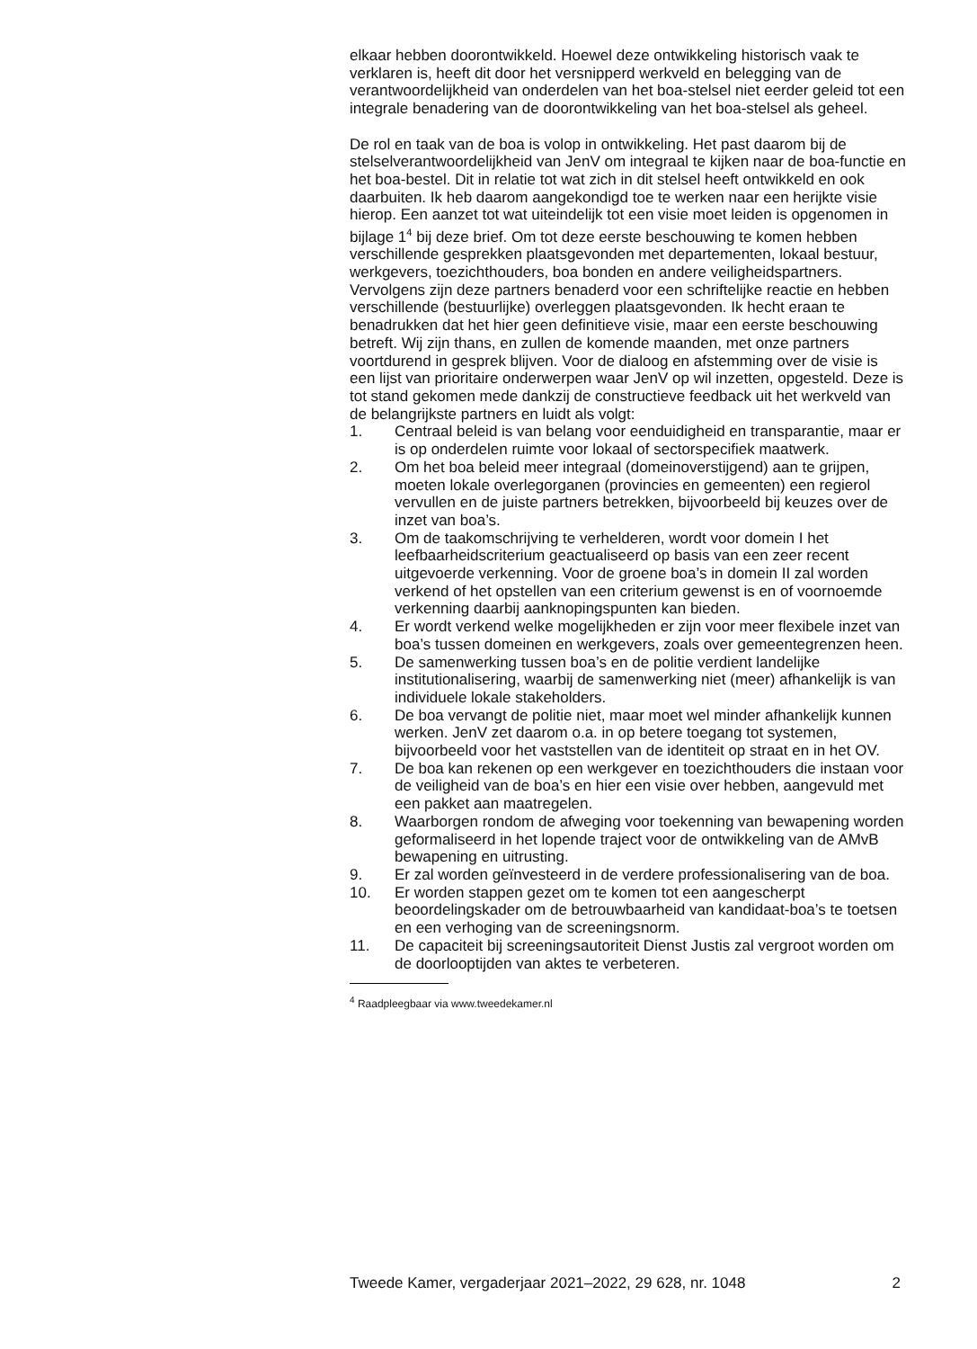elkaar hebben doorontwikkeld. Hoewel deze ontwikkeling historisch vaak te verklaren is, heeft dit door het versnipperd werkveld en belegging van de verantwoordelijkheid van onderdelen van het boa-stelsel niet eerder geleid tot een integrale benadering van de doorontwikkeling van het boa-stelsel als geheel.
De rol en taak van de boa is volop in ontwikkeling. Het past daarom bij de stelselverantwoordelijkheid van JenV om integraal te kijken naar de boa-functie en het boa-bestel. Dit in relatie tot wat zich in dit stelsel heeft ontwikkeld en ook daarbuiten. Ik heb daarom aangekondigd toe te werken naar een herijkte visie hierop. Een aanzet tot wat uiteindelijk tot een visie moet leiden is opgenomen in bijlage 1<sup>4</sup> bij deze brief. Om tot deze eerste beschouwing te komen hebben verschillende gesprekken plaatsgevonden met departementen, lokaal bestuur, werkgevers, toezichthouders, boa bonden en andere veiligheidspartners. Vervolgens zijn deze partners benaderd voor een schriftelijke reactie en hebben verschillende (bestuurlijke) overleggen plaatsgevonden. Ik hecht eraan te benadrukken dat het hier geen definitieve visie, maar een eerste beschouwing betreft. Wij zijn thans, en zullen de komende maanden, met onze partners voortdurend in gesprek blijven. Voor de dialoog en afstemming over de visie is een lijst van prioritaire onderwerpen waar JenV op wil inzetten, opgesteld. Deze is tot stand gekomen mede dankzij de constructieve feedback uit het werkveld van de belangrijkste partners en luidt als volgt:
1. Centraal beleid is van belang voor eenduidigheid en transparantie, maar er is op onderdelen ruimte voor lokaal of sectorspecifiek maatwerk.
2. Om het boa beleid meer integraal (domeinoverstijgend) aan te grijpen, moeten lokale overlegorganen (provincies en gemeenten) een regierol vervullen en de juiste partners betrekken, bijvoorbeeld bij keuzes over de inzet van boa’s.
3. Om de taakomschrijving te verhelderen, wordt voor domein I het leefbaarheidscriterium geactualiseerd op basis van een zeer recent uitgevoerde verkenning. Voor de groene boa’s in domein II zal worden verkend of het opstellen van een criterium gewenst is en of voornoemde verkenning daarbij aanknopingspunten kan bieden.
4. Er wordt verkend welke mogelijkheden er zijn voor meer flexibele inzet van boa’s tussen domeinen en werkgevers, zoals over gemeentegrenzen heen.
5. De samenwerking tussen boa’s en de politie verdient landelijke institutionalisering, waarbij de samenwerking niet (meer) afhankelijk is van individuele lokale stakeholders.
6. De boa vervangt de politie niet, maar moet wel minder afhankelijk kunnen werken. JenV zet daarom o.a. in op betere toegang tot systemen, bijvoorbeeld voor het vaststellen van de identiteit op straat en in het OV.
7. De boa kan rekenen op een werkgever en toezichthouders die instaan voor de veiligheid van de boa’s en hier een visie over hebben, aangevuld met een pakket aan maatregelen.
8. Waarborgen rondom de afweging voor toekenning van bewapening worden geformaliseerd in het lopende traject voor de ontwikkeling van de AMvB bewapening en uitrusting.
9. Er zal worden geïnvesteerd in de verdere professionalisering van de boa.
10. Er worden stappen gezet om te komen tot een aangescherpt beoordelingskader om de betrouwbaarheid van kandidaat-boa’s te toetsen en een verhoging van de screeningsnorm.
11. De capaciteit bij screeningsautoriteit Dienst Justis zal vergroot worden om de doorlooptijden van aktes te verbeteren.
<sup>4</sup> Raadpleegbaar via www.tweedekamer.nl
Tweede Kamer, vergaderjaar 2021–2022, 29 628, nr. 1048 2